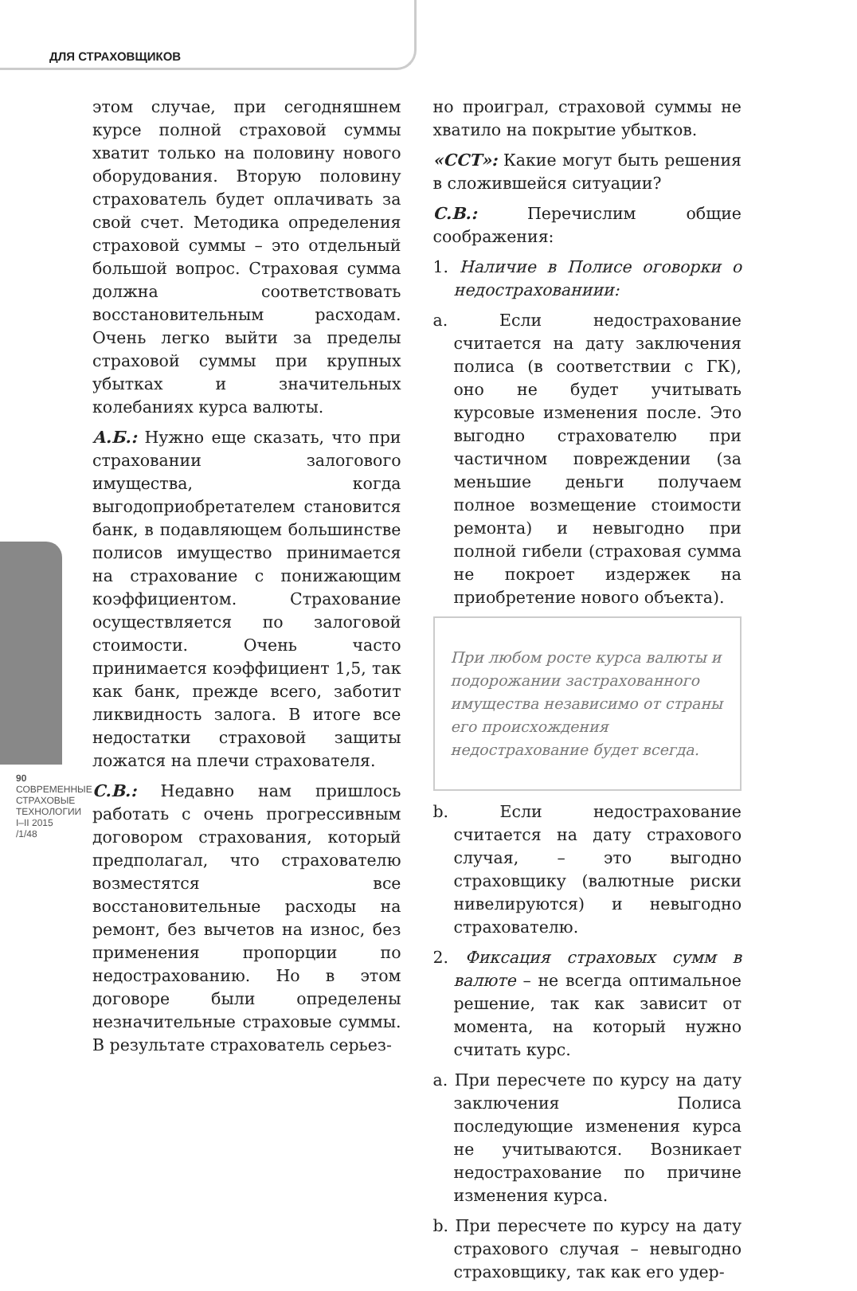ДЛЯ СТРАХОВЩИКОВ
90
СОВРЕМЕННЫЕ СТРАХОВЫЕ ТЕХНОЛОГИИ
I–II 2015 /1/48
этом случае, при сегодняшнем курсе полной страховой суммы хватит только на половину нового оборудования. Вторую половину страхователь будет оплачивать за свой счет. Методика определения страховой суммы – это отдельный большой вопрос. Страховая сумма должна соответствовать восстановительным расходам. Очень легко выйти за пределы страховой суммы при крупных убытках и значительных колебаниях курса валюты.
А.Б.: Нужно еще сказать, что при страховании залогового имущества, когда выгодоприобретателем становится банк, в подавляющем большинстве полисов имущество принимается на страхование с понижающим коэффициентом. Страхование осуществляется по залоговой стоимости. Очень часто принимается коэффициент 1,5, так как банк, прежде всего, заботит ликвидность залога. В итоге все недостатки страховой защиты ложатся на плечи страхователя.
С.В.: Недавно нам пришлось работать с очень прогрессивным договором страхования, который предполагал, что страхователю возместятся все восстановительные расходы на ремонт, без вычетов на износ, без применения пропорции по недострахованию. Но в этом договоре были определены незначительные страховые суммы. В результате страхователь серьез-
но проиграл, страховой суммы не хватило на покрытие убытков.
«ССТ»: Какие могут быть решения в сложившейся ситуации?
С.В.: Перечислим общие соображения:
1. Наличие в Полисе оговорки о недострахованиии:
a. Если недострахование считается на дату заключения полиса (в соответствии с ГК), оно не будет учитывать курсовые изменения после. Это выгодно страхователю при частичном повреждении (за меньшие деньги получаем полное возмещение стоимости ремонта) и невыгодно при полной гибели (страховая сумма не покроет издержек на приобретение нового объекта).
При любом росте курса валюты и подорожании застрахованного имущества независимо от страны его происхождения недострахование будет всегда.
b. Если недострахование считается на дату страхового случая, – это выгодно страховщику (валютные риски нивелируются) и невыгодно страхователю.
2. Фиксация страховых сумм в валюте – не всегда оптимальное решение, так как зависит от момента, на который нужно считать курс.
a. При пересчете по курсу на дату заключения Полиса последующие изменения курса не учитываются. Возникает недострахование по причине изменения курса.
b. При пересчете по курсу на дату страхового случая – невыгодно страховщику, так как его удер-